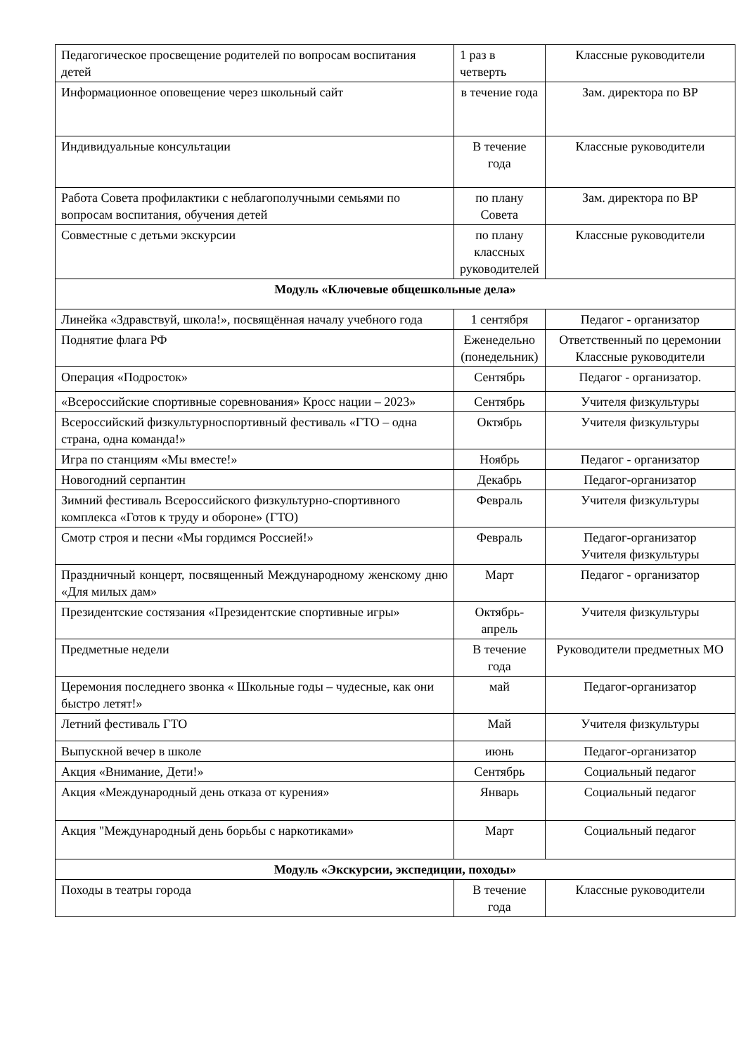| Педагогическое просвещение родителей по вопросам воспитания детей | 1 раз в четверть | Классные руководители |
| Информационное оповещение через школьный сайт | в течение года | Зам. директора по ВР |
| Индивидуальные консультации | В течение года | Классные руководители |
| Работа Совета профилактики с неблагополучными семьями по вопросам воспитания, обучения детей | по плану Совета | Зам. директора по ВР |
| Совместные с детьми экскурсии | по плану классных руководителей | Классные руководители |
| Модуль «Ключевые общешкольные дела» | | |
| Линейка «Здравствуй, школа!», посвящённая началу учебного года | 1 сентября | Педагог - организатор |
| Поднятие флага РФ | Еженедельно (понедельник) | Ответственный по церемонии Классные руководители |
| Операция «Подросток» | Сентябрь | Педагог - организатор. |
| «Всероссийские спортивные соревнования» Кросс нации – 2023» | Сентябрь | Учителя физкультуры |
| Всероссийский физкультурноспортивный фестиваль «ГТО – одна страна, одна команда!» | Октябрь | Учителя физкультуры |
| Игра по станциям «Мы вместе!» | Ноябрь | Педагог - организатор |
| Новогодний серпантин | Декабрь | Педагог-организатор |
| Зимний фестиваль Всероссийского физкультурно-спортивного комплекса «Готов к труду и обороне» (ГТО) | Февраль | Учителя физкультуры |
| Смотр строя и песни «Мы гордимся Россией!» | Февраль | Педагог-организатор Учителя физкультуры |
| Праздничный концерт, посвященный Международному женскому дню «Для милых дам» | Март | Педагог - организатор |
| Президентские состязания «Президентские спортивные игры» | Октябрь-апрель | Учителя физкультуры |
| Предметные недели | В течение года | Руководители предметных МО |
| Церемония последнего звонка « Школьные годы – чудесные, как они быстро летят!» | май | Педагог-организатор |
| Летний фестиваль ГТО | Май | Учителя физкультуры |
| Выпускной вечер в школе | июнь | Педагог-организатор |
| Акция «Внимание, Дети!» | Сентябрь | Социальный педагог |
| Акция «Международный день отказа от курения» | Январь | Социальный педагог |
| Акция "Международный день борьбы с наркотиками» | Март | Социальный педагог |
| Модуль «Экскурсии, экспедиции, походы» | | |
| Походы в театры города | В течение года | Классные руководители |